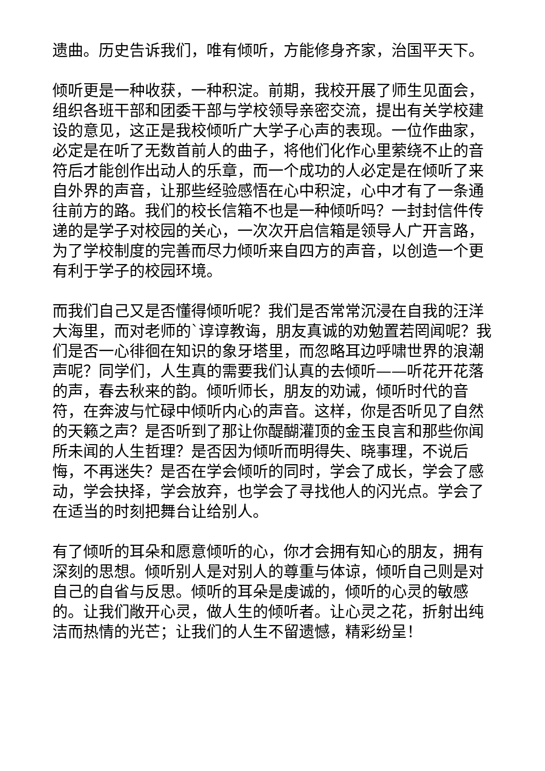遗曲。历史告诉我们，唯有倾听，方能修身齐家，治国平天下。
倾听更是一种收获，一种积淀。前期，我校开展了师生见面会，组织各班干部和团委干部与学校领导亲密交流，提出有关学校建设的意见，这正是我校倾听广大学子心声的表现。一位作曲家，必定是在听了无数首前人的曲子，将他们化作心里萦绕不止的音符后才能创作出动人的乐章，而一个成功的人必定是在倾听了来自外界的声音，让那些经验感悟在心中积淀，心中才有了一条通往前方的路。我们的校长信箱不也是一种倾听吗？一封封信件传递的是学子对校园的关心，一次次开启信箱是领导人广开言路，为了学校制度的完善而尽力倾听来自四方的声音，以创造一个更有利于学子的校园环境。
而我们自己又是否懂得倾听呢？我们是否常常沉浸在自我的汪洋大海里，而对老师的`谆谆教诲，朋友真诚的劝勉置若罔闻呢？我们是否一心徘徊在知识的象牙塔里，而忽略耳边呼啸世界的浪潮声呢？同学们，人生真的需要我们认真的去倾听——听花开花落的声，春去秋来的韵。倾听师长，朋友的劝诫，倾听时代的音符，在奔波与忙碌中倾听内心的声音。这样，你是否听见了自然的天籁之声？是否听到了那让你醍醐灌顶的金玉良言和那些你闻所未闻的人生哲理？是否因为倾听而明得失、晓事理，不说后悔，不再迷失？是否在学会倾听的同时，学会了成长，学会了感动，学会抉择，学会放弃，也学会了寻找他人的闪光点。学会了在适当的时刻把舞台让给别人。
有了倾听的耳朵和愿意倾听的心，你才会拥有知心的朋友，拥有深刻的思想。倾听别人是对别人的尊重与体谅，倾听自己则是对自己的自省与反思。倾听的耳朵是虔诚的，倾听的心灵的敏感的。让我们敞开心灵，做人生的倾听者。让心灵之花，折射出纯洁而热情的光芒；让我们的人生不留遗憾，精彩纷呈！